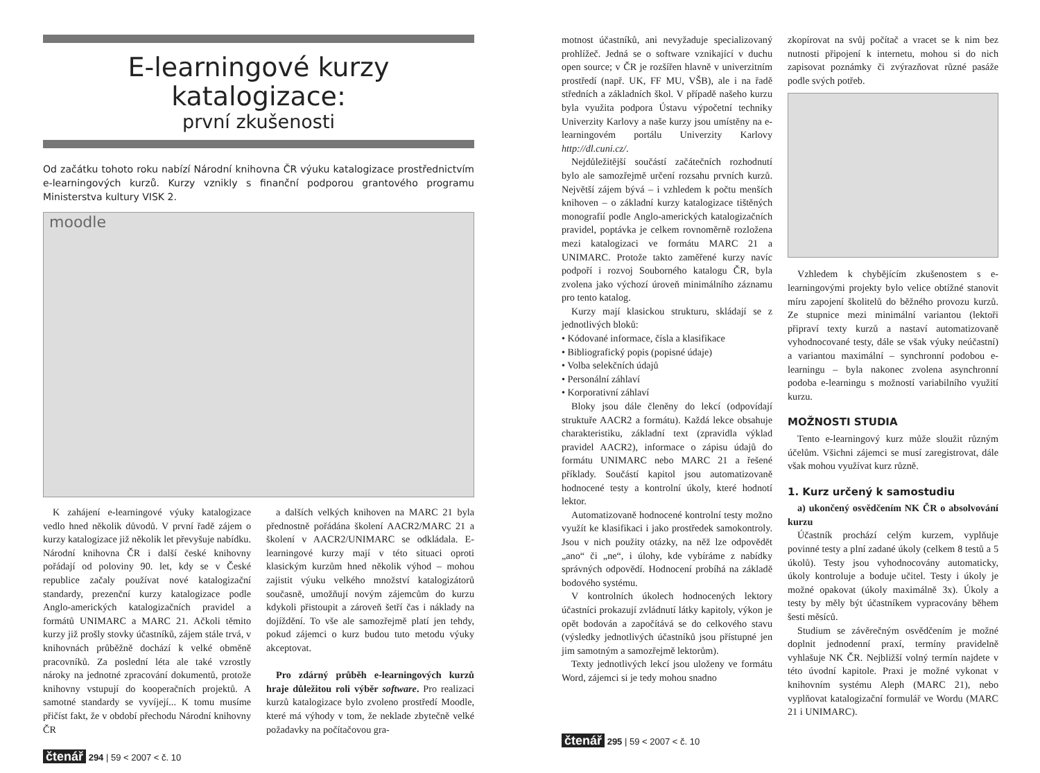E-learningové kurzy katalogizace:
první zkušenosti
Od začátku tohoto roku nabízí Národní knihovna ČR výuku katalogizace prostřednictvím e-learningových kurzů. Kurzy vznikly s finanční podporou grantového programu Ministerstva kultury VISK 2.
moodle
K zahájení e-learningové výuky katalogizace vedlo hned několik důvodů. V první řadě zájem o kurzy katalogizace již několik let převyšuje nabídku. Národní knihovna ČR i další české knihovny pořádají od poloviny 90. let, kdy se v České republice začaly používat nové katalogizační standardy, prezenční kurzy katalogizace podle Anglo-amerických katalogizačních pravidel a formátů UNIMARC a MARC 21. Ačkoli těmito kurzy již prošly stovky účastníků, zájem stále trvá, v knihovnách průběžně dochází k velké obměně pracovníků. Za poslední léta ale také vzrostly nároky na jednotné zpracování dokumentů, protože knihovny vstupují do kooperačních projektů. A samotné standardy se vyvíjejí... K tomu musíme přičíst fakt, že v období přechodu Národní knihovny ČR
a dalších velkých knihoven na MARC 21 byla přednostně pořádána školení AACR2/MARC 21 a školení v AACR2/UNIMARC se odkládala. E-learningové kurzy mají v této situaci oproti klasickým kurzům hned několik výhod – mohou zajistit výuku velkého množství katalogizátorů současně, umožňují novým zájemcům do kurzu kdykoli přistoupit a zároveň šetří čas i náklady na dojíždění. To vše ale samozřejmě platí jen tehdy, pokud zájemci o kurz budou tuto metodu výuky akceptovat.
Pro zdárný průběh e-learningových kurzů hraje důležitou roli výběr software. Pro realizaci kurzů katalogizace bylo zvoleno prostředí Moodle, které má výhody v tom, že neklade zbytečně velké požadavky na počítačovou gra-
čtenář 294 | 59 < 2007 < č. 10
motnost účastníků, ani nevyžaduje specializovaný prohlížeč. Jedná se o software vznikající v duchu open source; v ČR je rozšířen hlavně v univerzitním prostředí (např. UK, FF MU, VŠB), ale i na řadě středních a základních škol. V případě našeho kurzu byla využita podpora Ústavu výpočetní techniky Univerzity Karlovy a naše kurzy jsou umístěny na e-learningovém portálu Univerzity Karlovy http://dl.cuni.cz/.
Nejdůležitější součástí začátečních rozhodnutí bylo ale samozřejmě určení rozsahu prvních kurzů. Největší zájem bývá – i vzhledem k počtu menších knihoven – o základní kurzy katalogizace tištěných monografií podle Anglo-amerických katalogizačních pravidel, poptávka je celkem rovnoměrně rozložena mezi katalogizaci ve formátu MARC 21 a UNIMARC. Protože takto zaměřené kurzy navíc podpoří i rozvoj Souborného katalogu ČR, byla zvolena jako výchozí úroveň minimálního záznamu pro tento katalog.
Kurzy mají klasickou strukturu, skládají se z jednotlivých bloků:
• Kódované informace, čísla a klasifikace
• Bibliografický popis (popisné údaje)
• Volba selekčních údajů
• Personální záhlaví
• Korporativní záhlaví
Bloky jsou dále členěny do lekcí (odpovídají struktuře AACR2 a formátu). Každá lekce obsahuje charakteristiku, základní text (zpravidla výklad pravidel AACR2), informace o zápisu údajů do formátu UNIMARC nebo MARC 21 a řešené příklady. Součástí kapitol jsou automatizovaně hodnocené testy a kontrolní úkoly, které hodnotí lektor.
Automatizovaně hodnocené kontrolní testy možno využít ke klasifikaci i jako prostředek samokontroly. Jsou v nich použity otázky, na něž lze odpovědět „ano“ či „ne“, i úlohy, kde vybíráme z nabídky správných odpovědí. Hodnocení probíhá na základě bodového systému.
V kontrolních úkolech hodnocených lektory účastníci prokazují zvládnutí látky kapitoly, výkon je opět bodován a započítává se do celkového stavu (výsledky jednotlivých účastníků jsou přístupné jen jim samotným a samozřejmě lektorům).
Texty jednotlivých lekcí jsou uloženy ve formátu Word, zájemci si je tedy mohou snadno
zkopírovat na svůj počítač a vracet se k nim bez nutnosti připojení k internetu, mohou si do nich zapisovat poznámky či zvýrazňovat různé pasáže podle svých potřeb.
Vzhledem k chybějícím zkušenostem s e-learningovými projekty bylo velice obtížné stanovit míru zapojení školitelů do běžného provozu kurzů. Ze stupnice mezi minimální variantou (lektoři připraví texty kurzů a nastaví automatizovaně vyhodnocované testy, dále se však výuky neúčastní) a variantou maximální – synchronní podobou e-learningu – byla nakonec zvolena asynchronní podoba e-learningu s možností variabilního využití kurzu.
MOŽNOSTI STUDIA
Tento e-learningový kurz může sloužit různým účelům. Všichni zájemci se musí zaregistrovat, dále však mohou využívat kurz různě.
1. Kurz určený k samostudiu
a) ukončený osvědčením NK ČR o absolvování kurzu
Účastník prochází celým kurzem, vyplňuje povinné testy a plní zadané úkoly (celkem 8 testů a 5 úkolů). Testy jsou vyhodnocovány automaticky, úkoly kontroluje a boduje učitel. Testy i úkoly je možné opakovat (úkoly maximálně 3x). Úkoly a testy by měly být účastníkem vypracovány během šesti měsíců.
Studium se závěrečným osvědčením je možné doplnit jednodenní praxí, termíny pravidelně vyhlašuje NK ČR. Nejbližší volný termín najdete v této úvodní kapitole. Praxi je možné vykonat v knihovním systému Aleph (MARC 21), nebo vyplňovat katalogizační formulář ve Wordu (MARC 21 i UNIMARC).
čtenář 295 | 59 < 2007 < č. 10